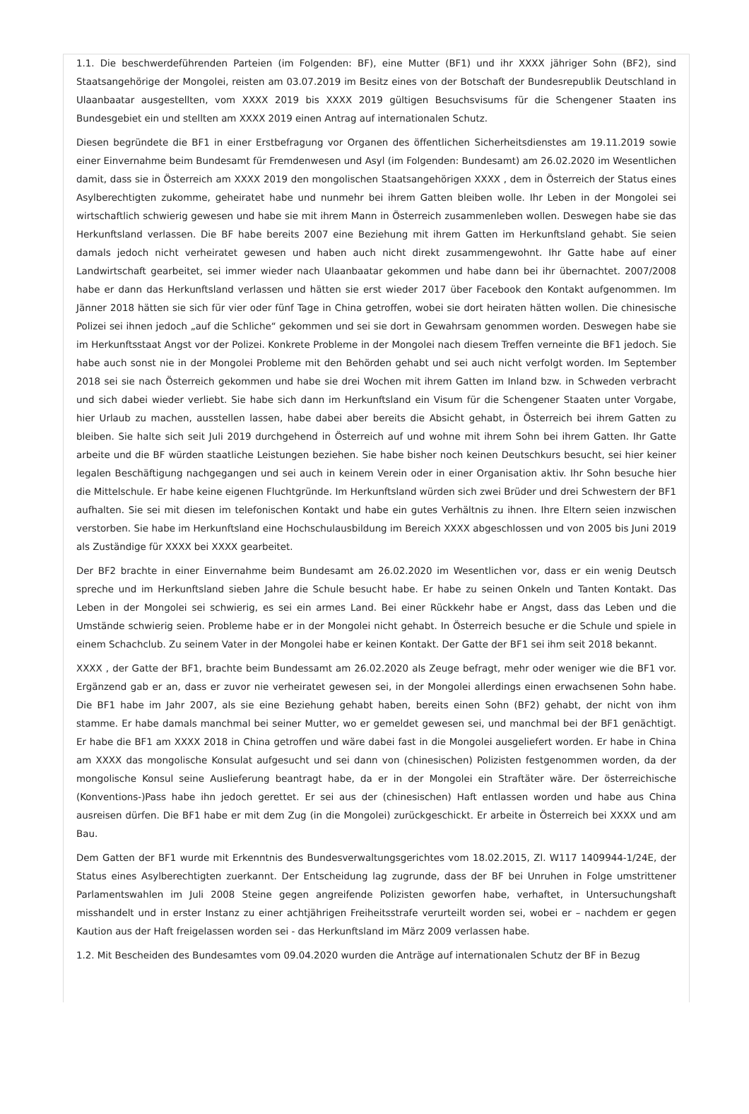1.1. Die beschwerdeführenden Parteien (im Folgenden: BF), eine Mutter (BF1) und ihr XXXX jähriger Sohn (BF2), sind Staatsangehörige der Mongolei, reisten am 03.07.2019 im Besitz eines von der Botschaft der Bundesrepublik Deutschland in Ulaanbaatar ausgestellten, vom XXXX 2019 bis XXXX 2019 gültigen Besuchsvisums für die Schengener Staaten ins Bundesgebiet ein und stellten am XXXX 2019 einen Antrag auf internationalen Schutz.
Diesen begründete die BF1 in einer Erstbefragung vor Organen des öffentlichen Sicherheitsdienstes am 19.11.2019 sowie einer Einvernahme beim Bundesamt für Fremdenwesen und Asyl (im Folgenden: Bundesamt) am 26.02.2020 im Wesentlichen damit, dass sie in Österreich am XXXX 2019 den mongolischen Staatsangehörigen XXXX , dem in Österreich der Status eines Asylberechtigten zukomme, geheiratet habe und nunmehr bei ihrem Gatten bleiben wolle. Ihr Leben in der Mongolei sei wirtschaftlich schwierig gewesen und habe sie mit ihrem Mann in Österreich zusammenleben wollen. Deswegen habe sie das Herkunftsland verlassen. Die BF habe bereits 2007 eine Beziehung mit ihrem Gatten im Herkunftsland gehabt. Sie seien damals jedoch nicht verheiratet gewesen und haben auch nicht direkt zusammengewohnt. Ihr Gatte habe auf einer Landwirtschaft gearbeitet, sei immer wieder nach Ulaanbaatar gekommen und habe dann bei ihr übernachtet. 2007/2008 habe er dann das Herkunftsland verlassen und hätten sie erst wieder 2017 über Facebook den Kontakt aufgenommen. Im Jänner 2018 hätten sie sich für vier oder fünf Tage in China getroffen, wobei sie dort heiraten hätten wollen. Die chinesische Polizei sei ihnen jedoch „auf die Schliche“ gekommen und sei sie dort in Gewahrsam genommen worden. Deswegen habe sie im Herkunftsstaat Angst vor der Polizei. Konkrete Probleme in der Mongolei nach diesem Treffen verneinte die BF1 jedoch. Sie habe auch sonst nie in der Mongolei Probleme mit den Behörden gehabt und sei auch nicht verfolgt worden. Im September 2018 sei sie nach Österreich gekommen und habe sie drei Wochen mit ihrem Gatten im Inland bzw. in Schweden verbracht und sich dabei wieder verliebt. Sie habe sich dann im Herkunftsland ein Visum für die Schengener Staaten unter Vorgabe, hier Urlaub zu machen, ausstellen lassen, habe dabei aber bereits die Absicht gehabt, in Österreich bei ihrem Gatten zu bleiben. Sie halte sich seit Juli 2019 durchgehend in Österreich auf und wohne mit ihrem Sohn bei ihrem Gatten. Ihr Gatte arbeite und die BF würden staatliche Leistungen beziehen. Sie habe bisher noch keinen Deutschkurs besucht, sei hier keiner legalen Beschäftigung nachgegangen und sei auch in keinem Verein oder in einer Organisation aktiv. Ihr Sohn besuche hier die Mittelschule. Er habe keine eigenen Fluchtgründe. Im Herkunftsland würden sich zwei Brüder und drei Schwestern der BF1 aufhalten. Sie sei mit diesen im telefonischen Kontakt und habe ein gutes Verhältnis zu ihnen. Ihre Eltern seien inzwischen verstorben. Sie habe im Herkunftsland eine Hochschulausbildung im Bereich XXXX abgeschlossen und von 2005 bis Juni 2019 als Zuständige für XXXX bei XXXX gearbeitet.
Der BF2 brachte in einer Einvernahme beim Bundesamt am 26.02.2020 im Wesentlichen vor, dass er ein wenig Deutsch spreche und im Herkunftsland sieben Jahre die Schule besucht habe. Er habe zu seinen Onkeln und Tanten Kontakt. Das Leben in der Mongolei sei schwierig, es sei ein armes Land. Bei einer Rückkehr habe er Angst, dass das Leben und die Umstände schwierig seien. Probleme habe er in der Mongolei nicht gehabt. In Österreich besuche er die Schule und spiele in einem Schachclub. Zu seinem Vater in der Mongolei habe er keinen Kontakt. Der Gatte der BF1 sei ihm seit 2018 bekannt.
XXXX , der Gatte der BF1, brachte beim Bundessamt am 26.02.2020 als Zeuge befragt, mehr oder weniger wie die BF1 vor. Ergänzend gab er an, dass er zuvor nie verheiratet gewesen sei, in der Mongolei allerdings einen erwachsenen Sohn habe. Die BF1 habe im Jahr 2007, als sie eine Beziehung gehabt haben, bereits einen Sohn (BF2) gehabt, der nicht von ihm stamme. Er habe damals manchmal bei seiner Mutter, wo er gemeldet gewesen sei, und manchmal bei der BF1 genächtigt. Er habe die BF1 am XXXX 2018 in China getroffen und wäre dabei fast in die Mongolei ausgeliefert worden. Er habe in China am XXXX das mongolische Konsulat aufgesucht und sei dann von (chinesischen) Polizisten festgenommen worden, da der mongolische Konsul seine Auslieferung beantragt habe, da er in der Mongolei ein Straftäter wäre. Der österreichische (Konventions-)Pass habe ihn jedoch gerettet. Er sei aus der (chinesischen) Haft entlassen worden und habe aus China ausreisen dürfen. Die BF1 habe er mit dem Zug (in die Mongolei) zurückgeschickt. Er arbeite in Österreich bei XXXX und am Bau.
Dem Gatten der BF1 wurde mit Erkenntnis des Bundesverwaltungsgerichtes vom 18.02.2015, Zl. W117 1409944-1/24E, der Status eines Asylberechtigten zuerkannt. Der Entscheidung lag zugrunde, dass der BF bei Unruhen in Folge umstrittener Parlamentswahlen im Juli 2008 Steine gegen angreifende Polizisten geworfen habe, verhaftet, in Untersuchungshaft misshandelt und in erster Instanz zu einer achtjährigen Freiheitsstrafe verurteilt worden sei, wobei er – nachdem er gegen Kaution aus der Haft freigelassen worden sei - das Herkunftsland im März 2009 verlassen habe.
1.2. Mit Bescheiden des Bundesamtes vom 09.04.2020 wurden die Anträge auf internationalen Schutz der BF in Bezug